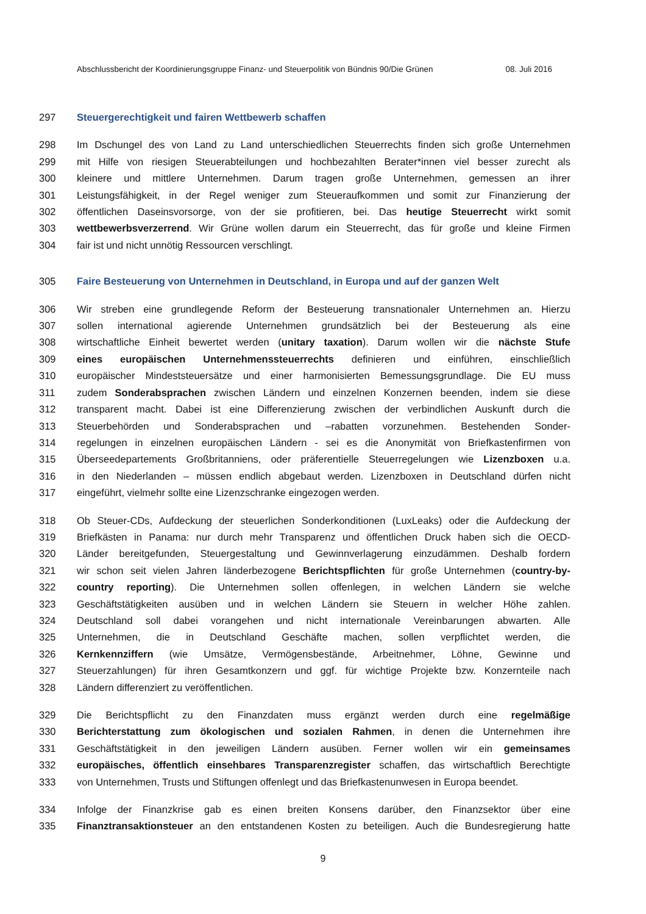Abschlussbericht der Koordinierungsgruppe Finanz- und Steuerpolitik von Bündnis 90/Die Grünen 08. Juli 2016
297 Steuergerechtigkeit und fairen Wettbewerb schaffen
298 Im Dschungel des von Land zu Land unterschiedlichen Steuerrechts finden sich große Unternehmen
299 mit Hilfe von riesigen Steuerabteilungen und hochbezahlten Berater*innen viel besser zurecht als
300 kleinere und mittlere Unternehmen. Darum tragen große Unternehmen, gemessen an ihrer
301 Leistungsfähigkeit, in der Regel weniger zum Steueraufkommen und somit zur Finanzierung der
302 öffentlichen Daseinsvorsorge, von der sie profitieren, bei. Das heutige Steuerrecht wirkt somit
303 wettbewerbsverzerrend. Wir Grüne wollen darum ein Steuerrecht, das für große und kleine Firmen
304 fair ist und nicht unnötig Ressourcen verschlingt.
305 Faire Besteuerung von Unternehmen in Deutschland, in Europa und auf der ganzen Welt
306 Wir streben eine grundlegende Reform der Besteuerung transnationaler Unternehmen an. Hierzu
307 sollen international agierende Unternehmen grundsätzlich bei der Besteuerung als eine
308 wirtschaftliche Einheit bewertet werden (unitary taxation). Darum wollen wir die nächste Stufe
309 eines europäischen Unternehmenssteuerrechts definieren und einführen, einschließlich
310 europäischer Mindeststeuersätze und einer harmonisierten Bemessungsgrundlage. Die EU muss
311 zudem Sonderabsprachen zwischen Ländern und einzelnen Konzernen beenden, indem sie diese
312 transparent macht. Dabei ist eine Differenzierung zwischen der verbindlichen Auskunft durch die
313 Steuerbehörden und Sonderabsprachen und –rabatten vorzunehmen. Bestehenden Sonder-
314 regelungen in einzelnen europäischen Ländern - sei es die Anonymität von Briefkastenfirmen von
315 Überseedepartements Großbritanniens, oder präferentielle Steuerregelungen wie Lizenzboxen u.a.
316 in den Niederlanden – müssen endlich abgebaut werden. Lizenzboxen in Deutschland dürfen nicht
317 eingeführt, vielmehr sollte eine Lizenzschranke eingezogen werden.
318 Ob Steuer-CDs, Aufdeckung der steuerlichen Sonderkonditionen (LuxLeaks) oder die Aufdeckung der
319 Briefkästen in Panama: nur durch mehr Transparenz und öffentlichen Druck haben sich die OECD-
320 Länder bereitgefunden, Steuergestaltung und Gewinnverlagerung einzudämmen. Deshalb fordern
321 wir schon seit vielen Jahren länderbezogene Berichtspflichten für große Unternehmen (country-by-
322 country reporting). Die Unternehmen sollen offenlegen, in welchen Ländern sie welche
323 Geschäftstätigkeiten ausüben und in welchen Ländern sie Steuern in welcher Höhe zahlen.
324 Deutschland soll dabei vorangehen und nicht internationale Vereinbarungen abwarten. Alle
325 Unternehmen, die in Deutschland Geschäfte machen, sollen verpflichtet werden, die
326 Kernkennziffern (wie Umsätze, Vermögensbestände, Arbeitnehmer, Löhne, Gewinne und
327 Steuerzahlungen) für ihren Gesamtkonzern und ggf. für wichtige Projekte bzw. Konzernteile nach
328 Ländern differenziert zu veröffentlichen.
329 Die Berichtspflicht zu den Finanzdaten muss ergänzt werden durch eine regelmäßige
330 Berichterstattung zum ökologischen und sozialen Rahmen, in denen die Unternehmen ihre
331 Geschäftstätigkeit in den jeweiligen Ländern ausüben. Ferner wollen wir ein gemeinsames
332 europäisches, öffentlich einsehbares Transparenzregister schaffen, das wirtschaftlich Berechtigte
333 von Unternehmen, Trusts und Stiftungen offenlegt und das Briefkastenunwesen in Europa beendet.
334 Infolge der Finanzkrise gab es einen breiten Konsens darüber, den Finanzsektor über eine
335 Finanztransaktionsteuer an den entstandenen Kosten zu beteiligen. Auch die Bundesregierung hatte
9